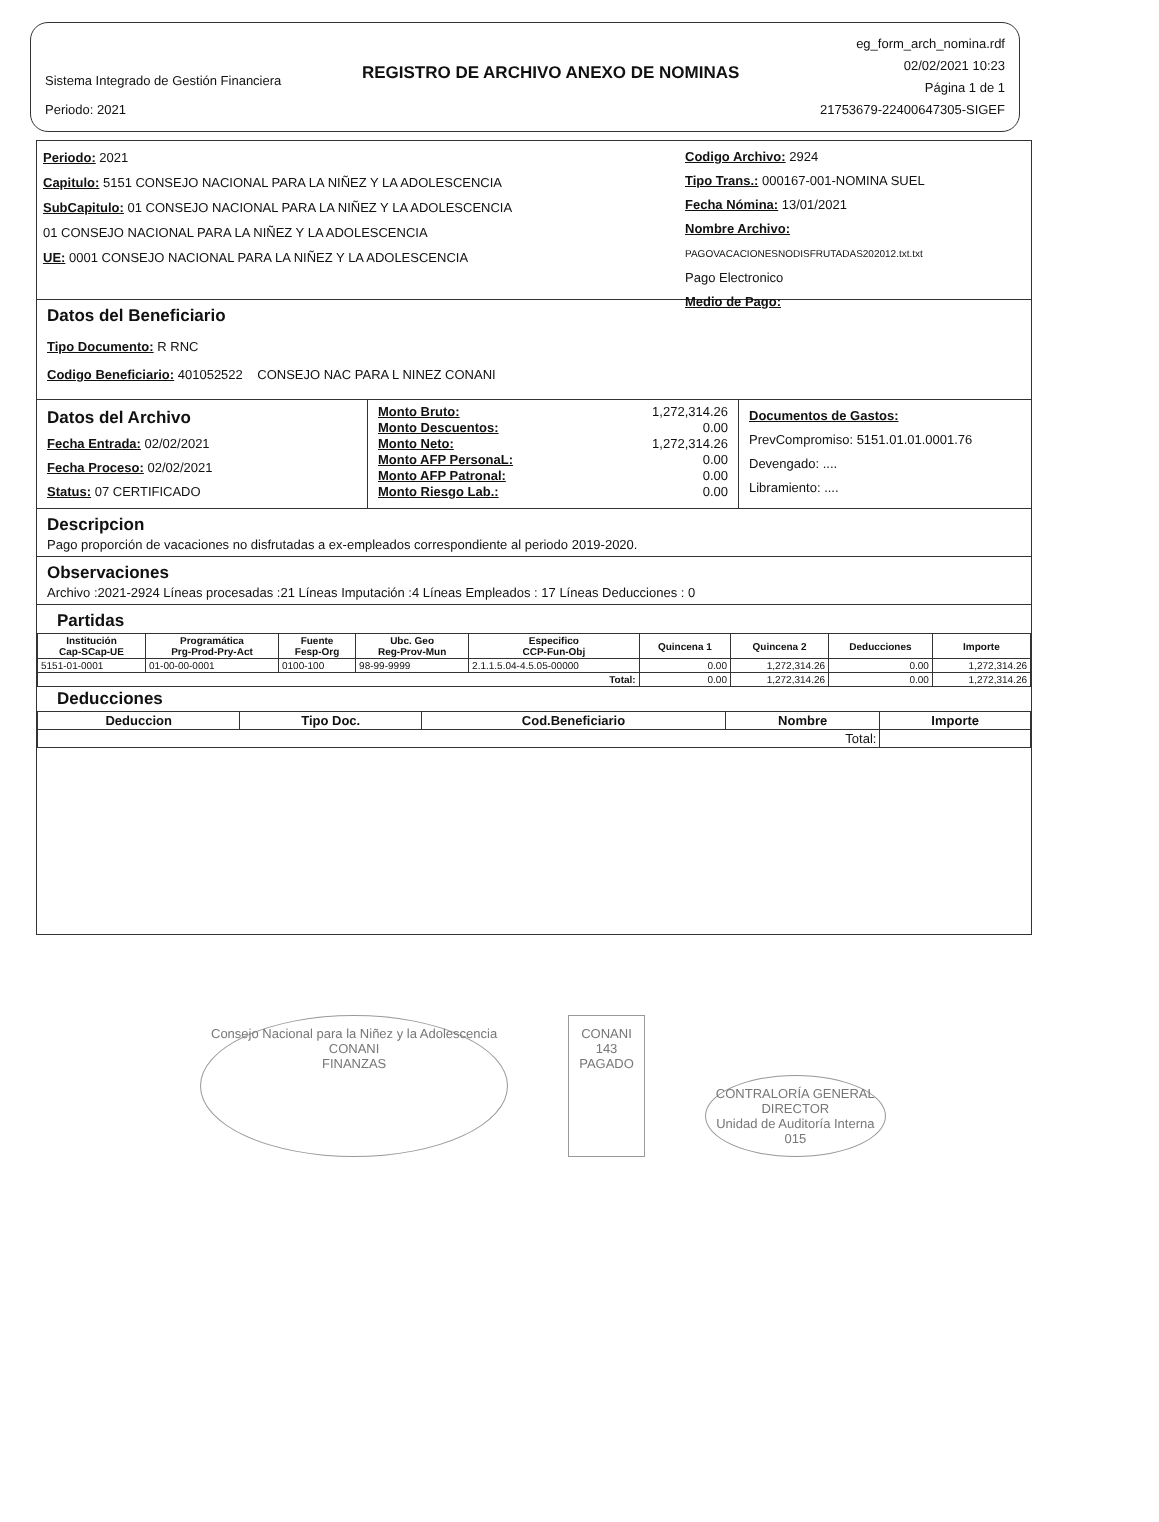Sistema Integrado de Gestión Financiera
Periodo: 2021
REGISTRO DE ARCHIVO ANEXO DE NOMINAS
eg_form_arch_nomina.rdf
02/02/2021 10:23
Página 1 de 1
21753679-22400647305-SIGEF
Periodo: 2021
Capitulo: 5151 CONSEJO NACIONAL PARA LA NIÑEZ Y LA ADOLESCENCIA
SubCapitulo: 01 CONSEJO NACIONAL PARA LA NIÑEZ Y LA ADOLESCENCIA
01 CONSEJO NACIONAL PARA LA NIÑEZ Y LA ADOLESCENCIA
UE: 0001 CONSEJO NACIONAL PARA LA NIÑEZ Y LA ADOLESCENCIA
Codigo Archivo: 2924
Tipo Trans.: 000167-001-NOMINA SUEL
Fecha Nómina: 13/01/2021
Nombre Archivo: PAGOVACACIONESNODISFRUTADAS202012.txt.txt
Pago Electronico
Medio de Pago:
Datos del Beneficiario
Tipo Documento: R RNC
Codigo Beneficiario: 401052522 CONSEJO NAC PARA L NINEZ CONANI
Datos del Archivo
Fecha Entrada: 02/02/2021
Fecha Proceso: 02/02/2021
Status: 07 CERTIFICADO
Monto Bruto: 1,272,314.26
Monto Descuentos: 0.00
Monto Neto: 1,272,314.26
Monto AFP PersonaL: 0.00
Monto AFP Patronal: 0.00
Monto Riesgo Lab.: 0.00
Documentos de Gastos:
PrevCompromiso: 5151.01.01.0001.76
Devengado: ....
Libramiento: ....
Descripcion
Pago proporción de vacaciones no disfrutadas a ex-empleados correspondiente al periodo 2019-2020.
Observaciones
Archivo :2021-2924 Líneas procesadas :21 Líneas Imputación :4 Líneas Empleados : 17 Líneas Deducciones : 0
Partidas
| Institución Cap-SCap-UE | Programática Prg-Prod-Pry-Act | Fuente Fesp-Org | Ubc. Geo Reg-Prov-Mun | Especifico CCP-Fun-Obj | Quincena 1 | Quincena 2 | Deducciones | Importe |
| --- | --- | --- | --- | --- | --- | --- | --- | --- |
| 5151-01-0001 | 01-00-00-0001 | 0100-100 | 98-99-9999 | 2.1.1.5.04-4.5.05-00000 | 0.00 | 1,272,314.26 | 0.00 | 1,272,314.26 |
| Total: | | | | | 0.00 | 1,272,314.26 | 0.00 | 1,272,314.26 |
Deducciones
| Deduccion | Tipo Doc. | Cod.Beneficiario | Nombre | Importe |
| --- | --- | --- | --- | --- |
| Total: | | | | |
Consejo Nacional para la Niñez y la Adolescencia
CONANI
FINANZAS
CONANI
143
PAGADO
CONTRALORÍA GENERAL
DIRECTOR
Unidad de Auditoría Interna
015